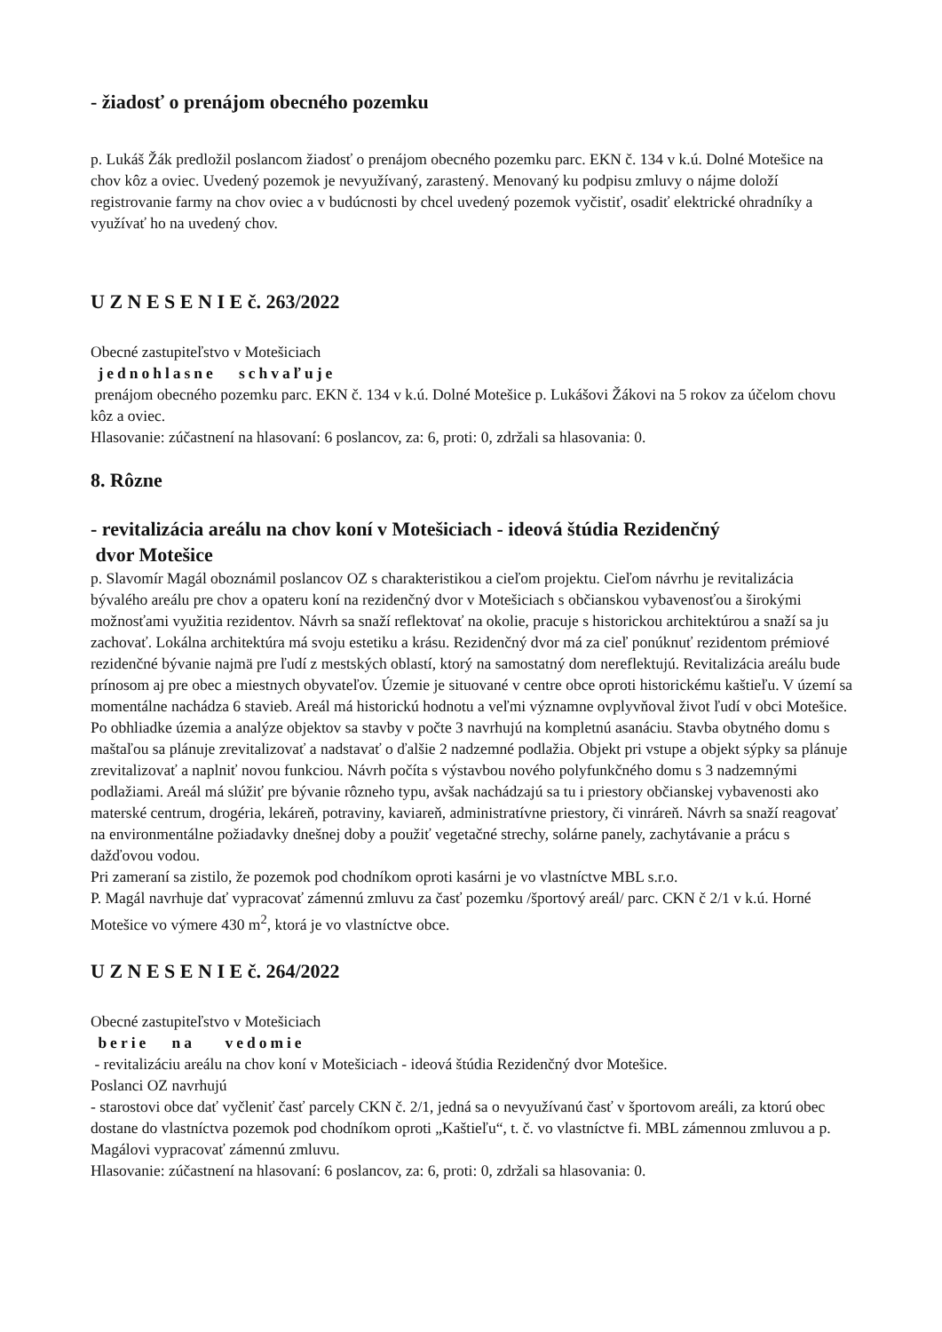- žiadosť o prenájom obecného pozemku
p. Lukáš Žák predložil poslancom žiadosť o prenájom obecného pozemku parc. EKN č. 134 v k.ú. Dolné Motešice na chov kôz a oviec. Uvedený pozemok je nevyužívaný, zarastený. Menovaný ku podpisu zmluvy o nájme doloží registrovanie farmy na chov oviec a v budúcnosti by chcel uvedený pozemok vyčistiť, osadiť elektrické ohradníky a využívať ho na uvedený chov.
U Z N E S E N I E č. 263/2022
Obecné zastupiteľstvo v Motešiciach
jednohlasne schvaľuje
prenájom obecného pozemku parc. EKN č. 134 v k.ú. Dolné Motešice p. Lukášovi Žákovi na 5 rokov za účelom chovu kôz a oviec.
Hlasovanie: zúčastnení na hlasovaní: 6 poslancov, za: 6, proti: 0, zdržali sa hlasovania: 0.
8. Rôzne
- revitalizácia areálu na chov koní v Motešiciach - ideová štúdia Rezidenčný
dvor Motešice
p. Slavomír Magál oboznámil poslancov OZ s charakteristikou a cieľom projektu. Cieľom návrhu je revitalizácia bývalého areálu pre chov a opateru koní na rezidenčný dvor v Motešiciach s občianskou vybavenosťou a širokými možnosťami využitia rezidentov. Návrh sa snaží reflektovať na okolie, pracuje s historickou architektúrou a snaží sa ju zachovať. Lokálna architektúra má svoju estetiku a krásu. Rezidenčný dvor má za cieľ ponúknuť rezidentom prémiové rezidenčné bývanie najmä pre ľudí z mestských oblastí, ktorý na samostatný dom nereflektujú. Revitalizácia areálu bude prínosom aj pre obec a miestnych obyvateľov. Územie je situované v centre obce oproti historickému kaštieľu. V území sa momentálne nachádza 6 stavieb. Areál má historickú hodnotu a veľmi významne ovplyvňoval život ľudí v obci Motešice. Po obhliadke územia a analýze objektov sa stavby v počte 3 navrhujú na kompletnú asanáciu. Stavba obytného domu s maštaľou sa plánuje zrevitalizovať a nadstavať o ďalšie 2 nadzemné podlažia. Objekt pri vstupe a objekt sýpky sa plánuje zrevitalizovať a naplniť novou funkciou. Návrh počíta s výstavbou nového polyfunkčného domu s 3 nadzemnými podlažiami. Areál má slúžiť pre bývanie rôzneho typu, avšak nachádzajú sa tu i priestory občianskej vybavenosti ako materské centrum, drogéria, lekáreň, potraviny, kaviareň, administratívne priestory, či vinráreň. Návrh sa snaží reagovať na environmentálne požiadavky dnešnej doby a použiť vegetačné strechy, solárne panely, zachytávanie a prácu s dažďovou vodou.
Pri zameraní sa zistilo, že pozemok pod chodníkom oproti kasárni je vo vlastníctve MBL s.r.o.
P. Magál navrhuje dať vypracovať zámennú zmluvu za časť pozemku /športový areál/ parc. CKN č 2/1 v k.ú. Horné Motešice vo výmere 430 m<sup>2</sup>, ktorá je vo vlastníctve obce.
U Z N E S E N I E č. 264/2022
Obecné zastupiteľstvo v Motešiciach
berie na vedomie
- revitalizáciu areálu na chov koní v Motešiciach - ideová štúdia Rezidenčný dvor Motešice.
Poslanci OZ navrhujú
- starostovi obce dať vyčleniť časť parcely CKN č. 2/1, jedná sa o nevyužívanú časť v športovom areáli, za ktorú obec dostane do vlastníctva pozemok pod chodníkom oproti „Kaštieľu“, t. č. vo vlastníctve fi. MBL zámennou zmluvou a p. Magálovi vypracovať zámennú zmluvu.
Hlasovanie: zúčastnení na hlasovaní: 6 poslancov, za: 6, proti: 0, zdržali sa hlasovania: 0.